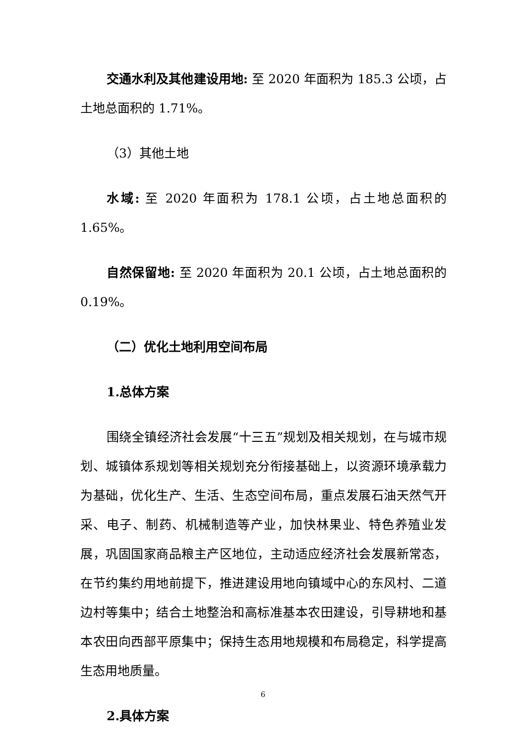交通水利及其他建设用地: 至 2020 年面积为 185.3 公顷，占土地总面积的 1.71%。
（3）其他土地
水域: 至 2020 年面积为 178.1 公顷，占土地总面积的 1.65%。
自然保留地: 至 2020 年面积为 20.1 公顷，占土地总面积的 0.19%。
（二）优化土地利用空间布局
1.总体方案
围绕全镇经济社会发展“十三五”规划及相关规划，在与城市规划、城镇体系规划等相关规划充分衔接基础上，以资源环境承载力为基础，优化生产、生活、生态空间布局，重点发展石油天然气开采、电子、制药、机械制造等产业，加快林果业、特色养殖业发展，巩固国家商品粮主产区地位，主动适应经济社会发展新常态，在节约集约用地前提下，推进建设用地向镇域中心的东风村、二道边村等集中；结合土地整治和高标准基本农田建设，引导耕地和基本农田向西部平原集中；保持生态用地规模和布局稳定，科学提高生态用地质量。
2.具体方案
6